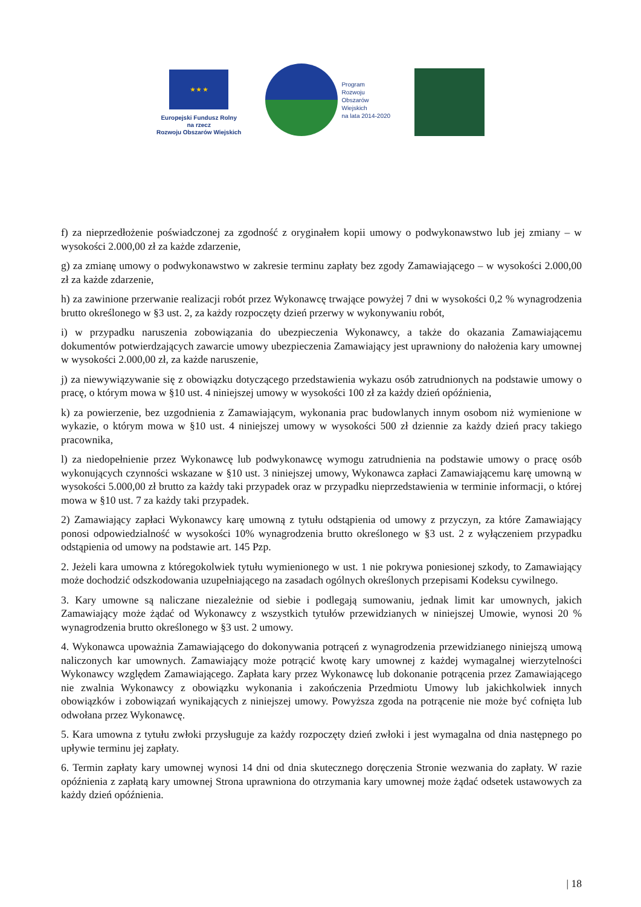★ ★ ★
Europejski Fundusz Rolny
na rzecz
Rozwoju Obszarów Wiejskich
Program
Rozwoju
Obszarów
Wiejskich
na lata 2014-2020
f) za nieprzedłożenie poświadczonej za zgodność z oryginałem kopii umowy o podwykonawstwo lub jej zmiany – w wysokości 2.000,00 zł za każde zdarzenie,
g) za zmianę umowy o podwykonawstwo w zakresie terminu zapłaty bez zgody Zamawiającego – w wysokości 2.000,00 zł za każde zdarzenie,
h) za zawinione przerwanie realizacji robót przez Wykonawcę trwające powyżej 7 dni w wysokości 0,2 % wynagrodzenia brutto określonego w §3 ust. 2, za każdy rozpoczęty dzień przerwy w wykonywaniu robót,
i) w przypadku naruszenia zobowiązania do ubezpieczenia Wykonawcy, a także do okazania Zamawiającemu dokumentów potwierdzających zawarcie umowy ubezpieczenia Zamawiający jest uprawniony do nałożenia kary umownej w wysokości 2.000,00 zł, za każde naruszenie,
j) za niewywiązywanie się z obowiązku dotyczącego przedstawienia wykazu osób zatrudnionych na podstawie umowy o pracę, o którym mowa w §10 ust. 4 niniejszej umowy w wysokości 100 zł za każdy dzień opóźnienia,
k) za powierzenie, bez uzgodnienia z Zamawiającym, wykonania prac budowlanych innym osobom niż wymienione w wykazie, o którym mowa w §10 ust. 4 niniejszej umowy w wysokości 500 zł dziennie za każdy dzień pracy takiego pracownika,
l) za niedopełnienie przez Wykonawcę lub podwykonawcę wymogu zatrudnienia na podstawie umowy o pracę osób wykonujących czynności wskazane w §10 ust. 3 niniejszej umowy, Wykonawca zapłaci Zamawiającemu karę umowną w wysokości 5.000,00 zł brutto za każdy taki przypadek oraz w przypadku nieprzedstawienia w terminie informacji, o której mowa w §10 ust. 7 za każdy taki przypadek.
2) Zamawiający zapłaci Wykonawcy karę umowną z tytułu odstąpienia od umowy z przyczyn, za które Zamawiający ponosi odpowiedzialność w wysokości 10% wynagrodzenia brutto określonego w §3 ust. 2 z wyłączeniem przypadku odstąpienia od umowy na podstawie art. 145 Pzp.
2. Jeżeli kara umowna z któregokolwiek tytułu wymienionego w ust. 1 nie pokrywa poniesionej szkody, to Zamawiający może dochodzić odszkodowania uzupełniającego na zasadach ogólnych określonych przepisami Kodeksu cywilnego.
3. Kary umowne są naliczane niezależnie od siebie i podlegają sumowaniu, jednak limit kar umownych, jakich Zamawiający może żądać od Wykonawcy z wszystkich tytułów przewidzianych w niniejszej Umowie, wynosi 20 % wynagrodzenia brutto określonego w §3 ust. 2 umowy.
4. Wykonawca upoważnia Zamawiającego do dokonywania potrąceń z wynagrodzenia przewidzianego niniejszą umową naliczonych kar umownych. Zamawiający może potrącić kwotę kary umownej z każdej wymagalnej wierzytelności Wykonawcy względem Zamawiającego. Zapłata kary przez Wykonawcę lub dokonanie potrącenia przez Zamawiającego nie zwalnia Wykonawcy z obowiązku wykonania i zakończenia Przedmiotu Umowy lub jakichkolwiek innych obowiązków i zobowiązań wynikających z niniejszej umowy. Powyższa zgoda na potrącenie nie może być cofnięta lub odwołana przez Wykonawcę.
5. Kara umowna z tytułu zwłoki przysługuje za każdy rozpoczęty dzień zwłoki i jest wymagalna od dnia następnego po upływie terminu jej zapłaty.
6. Termin zapłaty kary umownej wynosi 14 dni od dnia skutecznego doręczenia Stronie wezwania do zapłaty. W razie opóźnienia z zapłatą kary umownej Strona uprawniona do otrzymania kary umownej może żądać odsetek ustawowych za każdy dzień opóźnienia.
| 18